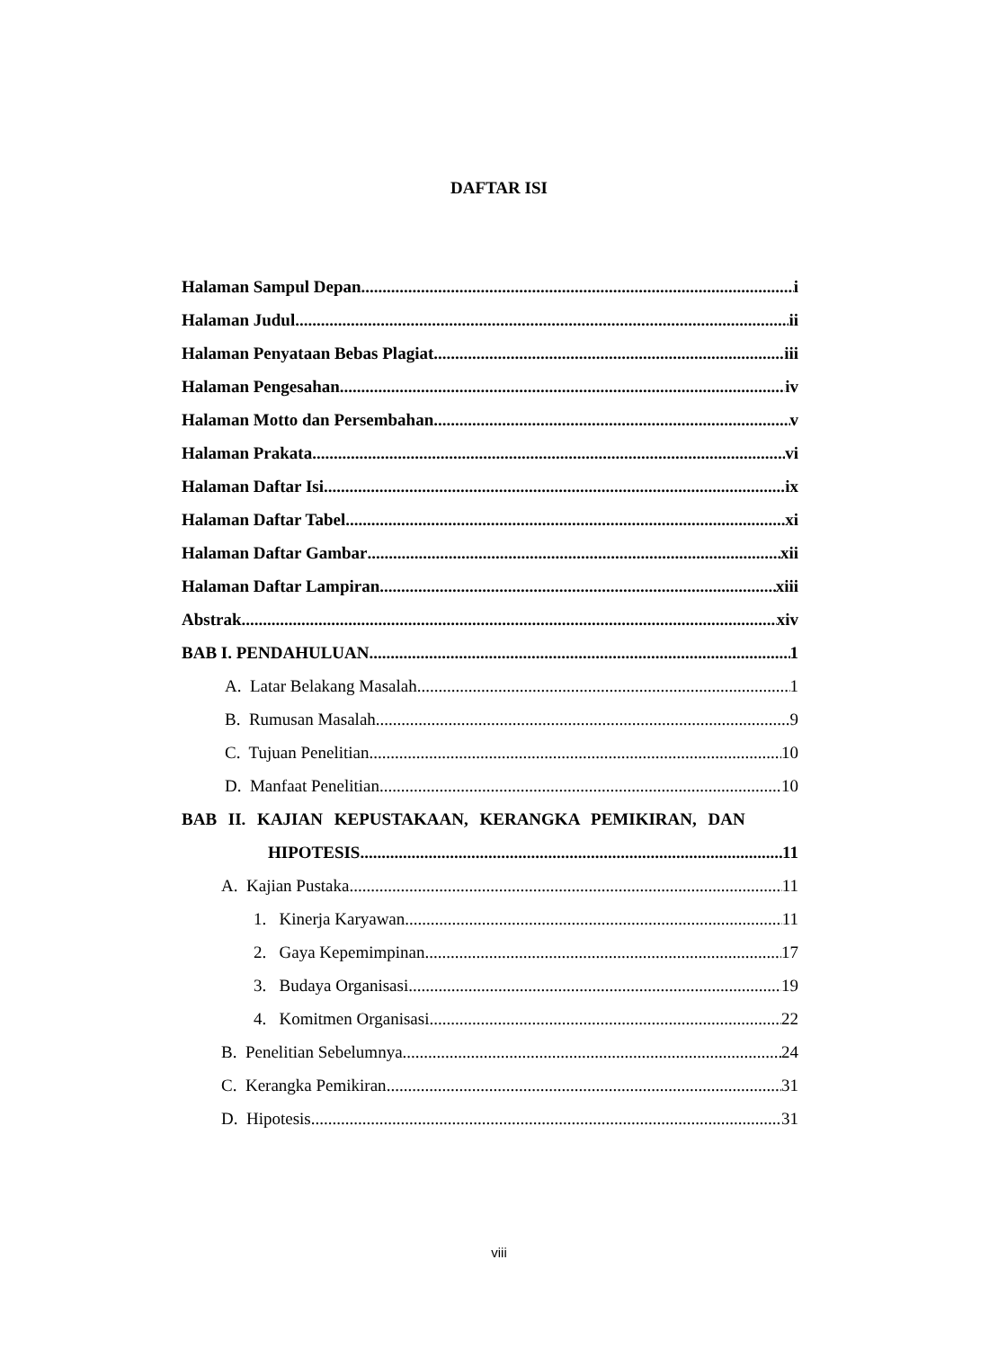DAFTAR ISI
Halaman Sampul Depan i
Halaman Judul ii
Halaman Penyataan Bebas Plagiat iii
Halaman Pengesahan iv
Halaman Motto dan Persembahan v
Halaman Prakata vi
Halaman Daftar Isi ix
Halaman Daftar Tabel xi
Halaman Daftar Gambar xii
Halaman Daftar Lampiran xiii
Abstrak xiv
BAB I. PENDAHULUAN 1
A. Latar Belakang Masalah 1
B. Rumusan Masalah 9
C. Tujuan Penelitian 10
D. Manfaat Penelitian 10
BAB II. KAJIAN KEPUSTAKAAN, KERANGKA PEMIKIRAN, DAN
HIPOTESIS 11
A. Kajian Pustaka 11
1. Kinerja Karyawan 11
2. Gaya Kepemimpinan 17
3. Budaya Organisasi 19
4. Komitmen Organisasi 22
B. Penelitian Sebelumnya 24
C. Kerangka Pemikiran 31
D. Hipotesis 31
viii